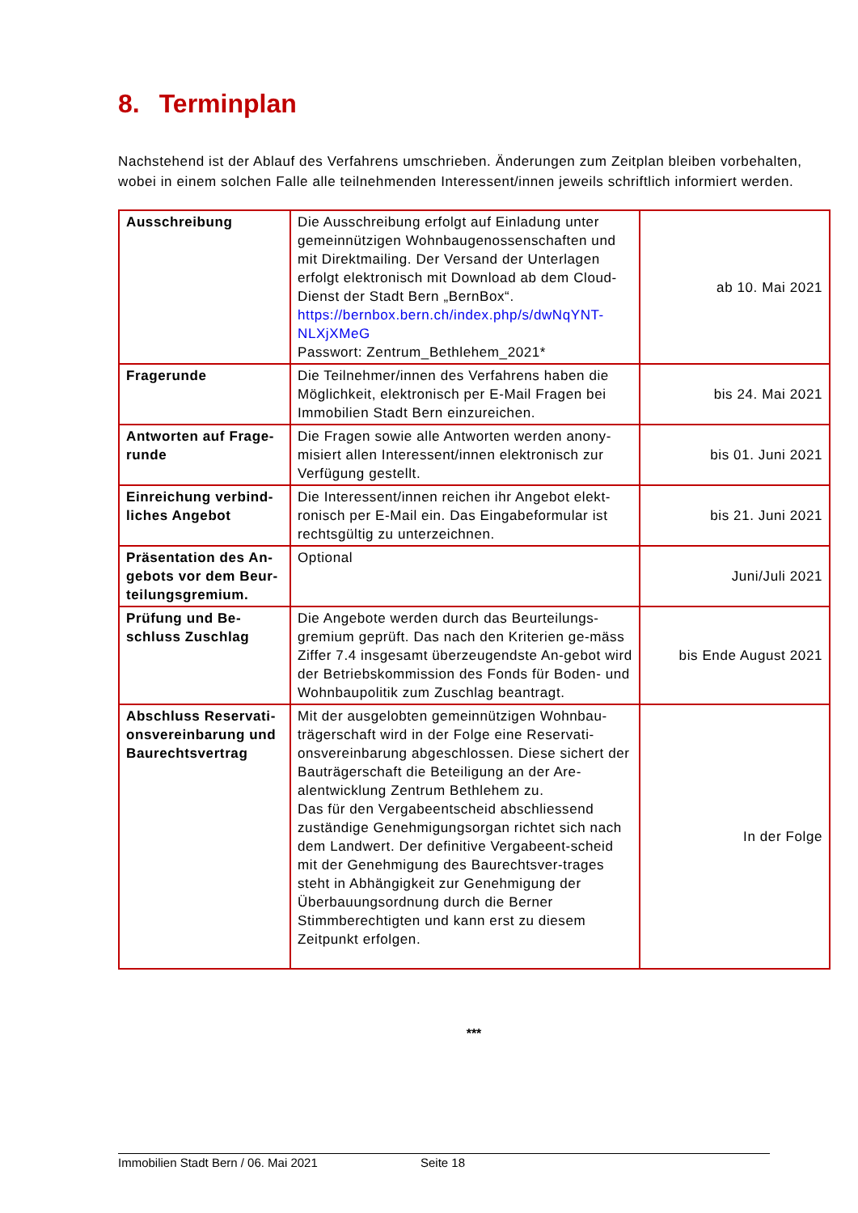8. Terminplan
Nachstehend ist der Ablauf des Verfahrens umschrieben. Änderungen zum Zeitplan bleiben vorbehalten, wobei in einem solchen Falle alle teilnehmenden Interessent/innen jeweils schriftlich informiert werden.
| Ausschreibung | Die Ausschreibung erfolgt auf Einladung unter gemeinnützigen Wohnbaugenossenschaften und mit Direktmailing. Der Versand der Unterlagen erfolgt elektronisch mit Download ab dem Cloud-Dienst der Stadt Bern „BernBox“. https://bernbox.bern.ch/index.php/s/dwNqYNT-NLXjXMeG Passwort: Zentrum_Bethlehem_2021* | ab 10. Mai 2021 |
| Fragerunde | Die Teilnehmer/innen des Verfahrens haben die Möglichkeit, elektronisch per E-Mail Fragen bei Immobilien Stadt Bern einzureichen. | bis 24. Mai 2021 |
| Antworten auf Frage-runde | Die Fragen sowie alle Antworten werden anony-misiert allen Interessent/innen elektronisch zur Verfügung gestellt. | bis 01. Juni 2021 |
| Einreichung verbind-liches Angebot | Die Interessent/innen reichen ihr Angebot elekt-ronisch per E-Mail ein. Das Eingabeformular ist rechtsgültig zu unterzeichnen. | bis 21. Juni 2021 |
| Präsentation des An-gebots vor dem Beur-teilungsgremium. | Optional | Juni/Juli 2021 |
| Prüfung und Be-schluss Zuschlag | Die Angebote werden durch das Beurteilungs-gremium geprüft. Das nach den Kriterien ge-mäss Ziffer 7.4 insgesamt überzeugendste An-gebot wird der Betriebskommission des Fonds für Boden- und Wohnbaupolitik zum Zuschlag beantragt. | bis Ende August 2021 |
| Abschluss Reservati-onsvereinbarung und Baurechtsvertrag | Mit der ausgelobten gemeinnützigen Wohnbau-trägerschaft wird in der Folge eine Reservati-onsvereinbarung abgeschlossen. Diese sichert der Bauträgerschaft die Beteiligung an der Are-alentwicklung Zentrum Bethlehem zu. Das für den Vergabeentscheid abschliessend zuständige Genehmigungsorgan richtet sich nach dem Landwert. Der definitive Vergabeent-scheid mit der Genehmigung des Baurechtsver-trages steht in Abhängigkeit zur Genehmigung der Überbauungsordnung durch die Berner Stimmberechtigten und kann erst zu diesem Zeitpunkt erfolgen. | In der Folge |
***
Immobilien Stadt Bern / 06. Mai 2021 Seite 18